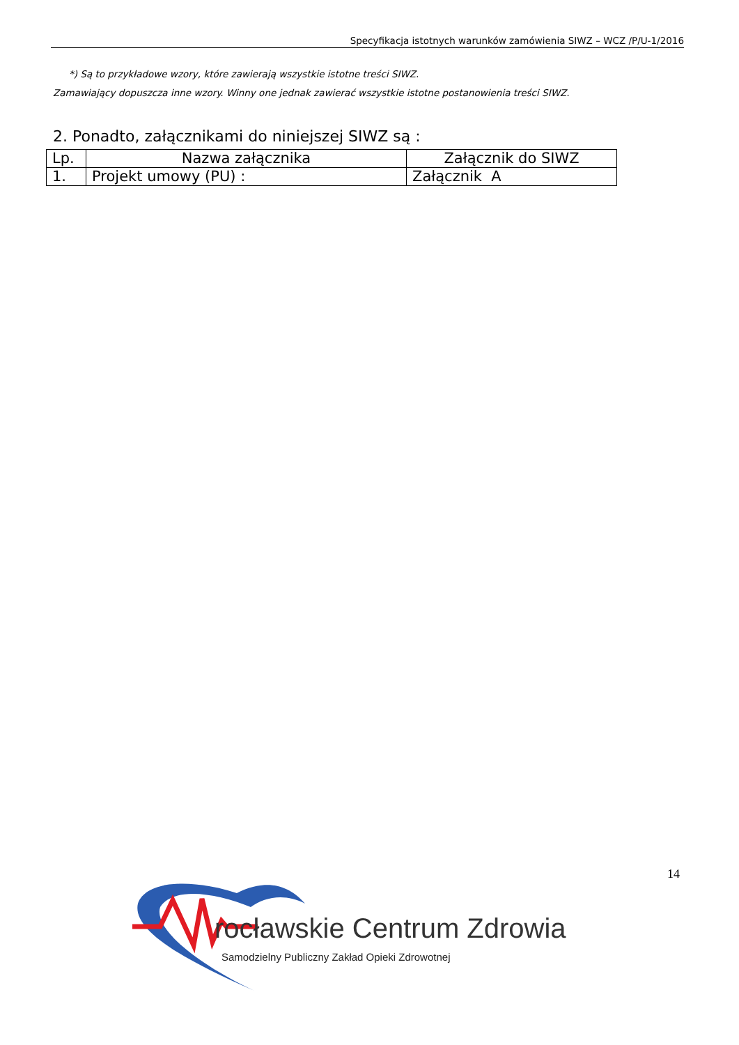Specyfikacja istotnych warunków zamówienia SIWZ – WCZ /P/U-1/2016
*) Są to przykładowe wzory, które zawierają wszystkie istotne treści SIWZ.
Zamawiający dopuszcza inne wzory. Winny one jednak zawierać wszystkie istotne postanowienia treści SIWZ.
2. Ponadto, załącznikami do niniejszej SIWZ są :
| Lp. | Nazwa załącznika | Załącznik do SIWZ |
| --- | --- | --- |
| 1. | Projekt umowy (PU) : | Załącznik A |
14
rocławskie Centrum Zdrowia
Samodzielny Publiczny Zakład Opieki Zdrowotnej